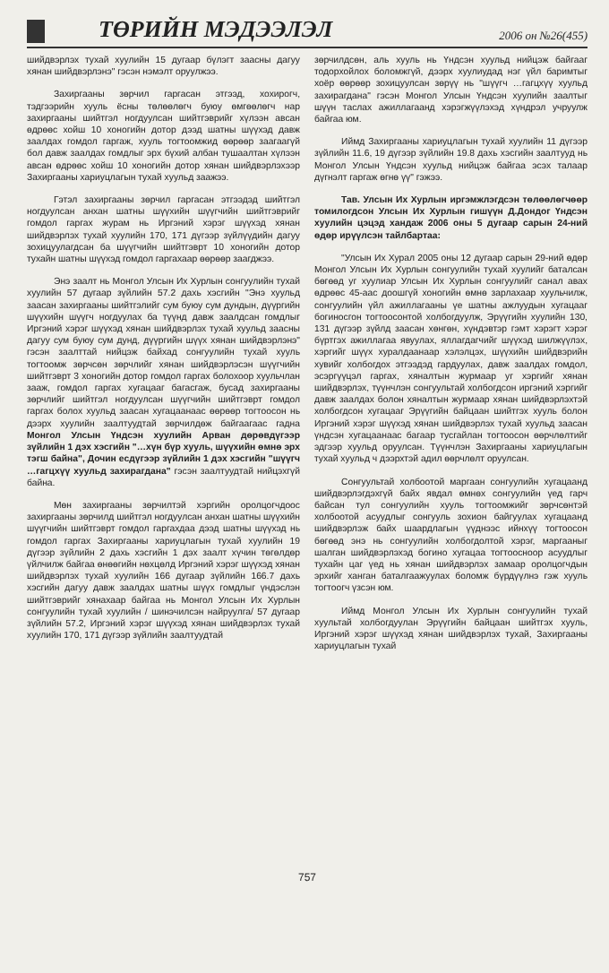ТӨРИЙН МЭДЭЭЛЭЛ
2006 он №26(455)
шийдвэрлэх тухай хуулийн 15 дугаар бүлэгт заасны дагуу хянан шийдвэрлэнэ" гэсэн нэмэлт оруулжээ.
Захиргааны зөрчил гаргасан этгээд, хохирогч, тэдгээрийн хууль ёсны төлөөлөгч буюу өмгөөлөгч нар захиргааны шийтгэл ногдуулсан шийтгэврийг хүлээн авсан өдрөөс хойш 10 хоногийн дотор дээд шатны шүүхэд давж заалдах гомдол гаргаж, хууль тогтоомжид өөрөөр заагаагүй бол давж заалдах гомдлыг эрх бүхий албан тушаалтан хүлээн авсан өдрөөс хойш 10 хоногийн дотор хянан шийдвэрлэхээр Захиргааны хариуцлагын тухай хуульд заажээ.
Гэтэл захиргааны зөрчил гаргасан этгээдэд шийтгэл ногдуулсан анхан шатны шүүхийн шүүгчийн шийтгэврийг гомдол гаргах журам нь Иргэний хэрэг шүүхэд хянан шийдвэрлэх тухай хуулийн 170, 171 дүгээр зүйлүүдийн дагуу зохицуулагдсан ба шүүгчийн шийтгэврт 10 хоногийн дотор тухайн шатны шүүхэд гомдол гаргахаар өөрөөр заагджээ.
Энэ заалт нь Монгол Улсын Их Хурлын сонгуулийн тухай хуулийн 57 дугаар зүйлийн 57.2 дахь хэсгийн "Энэ хуульд заасан захиргааны шийтгэлийг сум буюу сум дундын, дүүргийн шүүхийн шүүгч ногдуулах ба түүнд давж заалдсан гомдлыг Иргэний хэрэг шүүхэд хянан шийдвэрлэх тухай хуульд заасны дагуу сум буюу сум дунд, дүүргийн шүүх хянан шийдвэрлэнэ" гэсэн заалттай нийцэж байхад сонгуулийн тухай хууль тогтоомж зөрчсөн зөрчлийг хянан шийдвэрлэсэн шүүгчийн шийтгэврт 3 хоногийн дотор гомдол гаргах болохоор хуульчлан зааж, гомдол гаргах хугацааг багасгаж, бусад захиргааны зөрчлийг шийтгэл ногдуулсан шүүгчийн шийтгэврт гомдол гаргах болох хуульд заасан хугацаанаас өөрөөр тогтоосон нь дээрх хуулийн заалтуудтай зөрчилдөж байгаагаас гадна Монгол Улсын Үндсэн хуулийн Арван дөрөвдүгээр зүйлийн 1 дэх хэсгийн "…хүн бүр хууль, шүүхийн өмнө эрх тэгш байна", Дочин есдүгээр зүйлийн 1 дэх хэсгийн "шүүгч …гагцхүү хуульд захирагдана" гэсэн заалтуудтай нийцэхгүй байна.
Мөн захиргааны зөрчилтэй хэргийн оролцогчдоос захиргааны зөрчилд шийтгэл ногдуулсан анхан шатны шүүхийн шүүгчийн шийтгэврт гомдол гаргахдаа дээд шатны шүүхэд нь гомдол гаргах Захиргааны хариуцлагын тухай хуулийн 19 дүгээр зүйлийн 2 дахь хэсгийн 1 дэх заалт хүчин төгөлдөр үйлчилж байгаа өнөөгийн нөхцөлд Иргэний хэрэг шүүхэд хянан шийдвэрлэх тухай хуулийн 166 дугаар зүйлийн 166.7 дахь хэсгийн дагуу давж заалдах шатны шүүх гомдлыг үндэслэн шийтгэврийг хянахаар байгаа нь Монгол Улсын Их Хурлын сонгуулийн тухай хуулийн / шинэчилсэн найруулга/ 57 дугаар зүйлийн 57.2, Иргэний хэрэг шүүхэд хянан шийдвэрлэх тухай хуулийн 170, 171 дүгээр зүйлийн заалтуудтай
зөрчилдсөн, аль хууль нь Үндсэн хуульд нийцэж байгааг тодорхойлох боломжгүй, дээрх хуулиудад нэг үйл баримтыг хоёр өөрөөр зохицуулсан зөрүү нь "шүүгч …гагцхүү хуульд захирагдана" гэсэн Монгол Улсын Үндсэн хуулийн заалтыг шүүн таслах ажиллагаанд хэрэгжүүлэхэд хүндрэл учруулж байгаа юм.
Иймд Захиргааны хариуцлагын тухай хуулийн 11 дүгээр зүйлийн 11.6, 19 дүгээр зүйлийн 19.8 дахь хэсгийн заалтууд нь Монгол Улсын Үндсэн хуульд нийцэж байгаа эсэх талаар дүгнэлт гаргаж өгнө үү" гэжээ.
Тав. Улсын Их Хурлын иргэмжлэгдсэн төлөөлөгчөөр томилогдсон Улсын Их Хурлын гишүүн Д.Дондог Үндсэн хуулийн цэцэд хандаж 2006 оны 5 дугаар сарын 24-ний өдөр ирүүлсэн тайлбартаа:
"Улсын Их Хурал 2005 оны 12 дугаар сарын 29-ний өдөр Монгол Улсын Их Хурлын сонгуулийн тухай хуулийг баталсан бөгөөд уг хуулиар Улсын Их Хурлын сонгуулийг санал авах өдрөөс 45-аас доошгүй хоногийн өмнө зарлахаар хуульчилж, сонгуулийн үйл ажиллагааны үе шатны ажлуудын хугацааг богиносгон тогтоосонтой холбогдуулж, Эрүүгийн хуулийн 130, 131 дүгээр зүйлд заасан хөнгөн, хүндэвтэр гэмт хэрэгт хэрэг бүртгэх ажиллагаа явуулах, яллагдагчийг шүүхэд шилжүүлэх, хэргийг шүүх хуралдаанаар хэлэлцэх, шүүхийн шийдвэрийн хувийг холбогдох этгээдэд гардуулах, давж заалдах гомдол, эсэргүүцэл гаргах, хяналтын журмаар уг хэргийг хянан шийдвэрлэх, түүнчлэн сонгуультай холбогдсон иргэний хэргийг давж заалдах болон хяналтын журмаар хянан шийдвэрлэхтэй холбогдсон хугацааг Эрүүгийн байцаан шийтгэх хууль болон Иргэний хэрэг шүүхэд хянан шийдвэрлэх тухай хуульд заасан үндсэн хугацаанаас багаар тусгайлан тогтоосон өөрчлөлтийг эдгээр хуульд оруулсан. Түүнчлэн Захиргааны хариуцлагын тухай хуульд ч дээрхтэй адил өөрчлөлт оруулсан.
Сонгуультай холбоотой маргаан сонгуулийн хугацаанд шийдвэрлэгдэхгүй байх явдал өмнөх сонгуулийн үед гарч байсан тул сонгуулийн хууль тогтоомжийг зөрчсөнтэй холбоотой асуудлыг сонгууль зохион байгуулах хугацаанд шийдвэрлэж байх шаардлагын үүднээс ийнхүү тогтоосон бөгөөд энэ нь сонгуулийн холбогдолтой хэрэг, маргааныг шалган шийдвэрлэхэд богино хугацаа тогтоосноор асуудлыг тухайн цаг үед нь хянан шийдвэрлэх замаар оролцогчдын эрхийг ханган баталгаажуулах боломж бүрдүүлнэ гэж хууль тогтоогч үзсэн юм.
Иймд Монгол Улсын Их Хурлын сонгуулийн тухай хуультай холбогдуулан Эрүүгийн байцаан шийтгэх хууль, Иргэний хэрэг шүүхэд хянан шийдвэрлэх тухай, Захиргааны хариуцлагын тухай
757